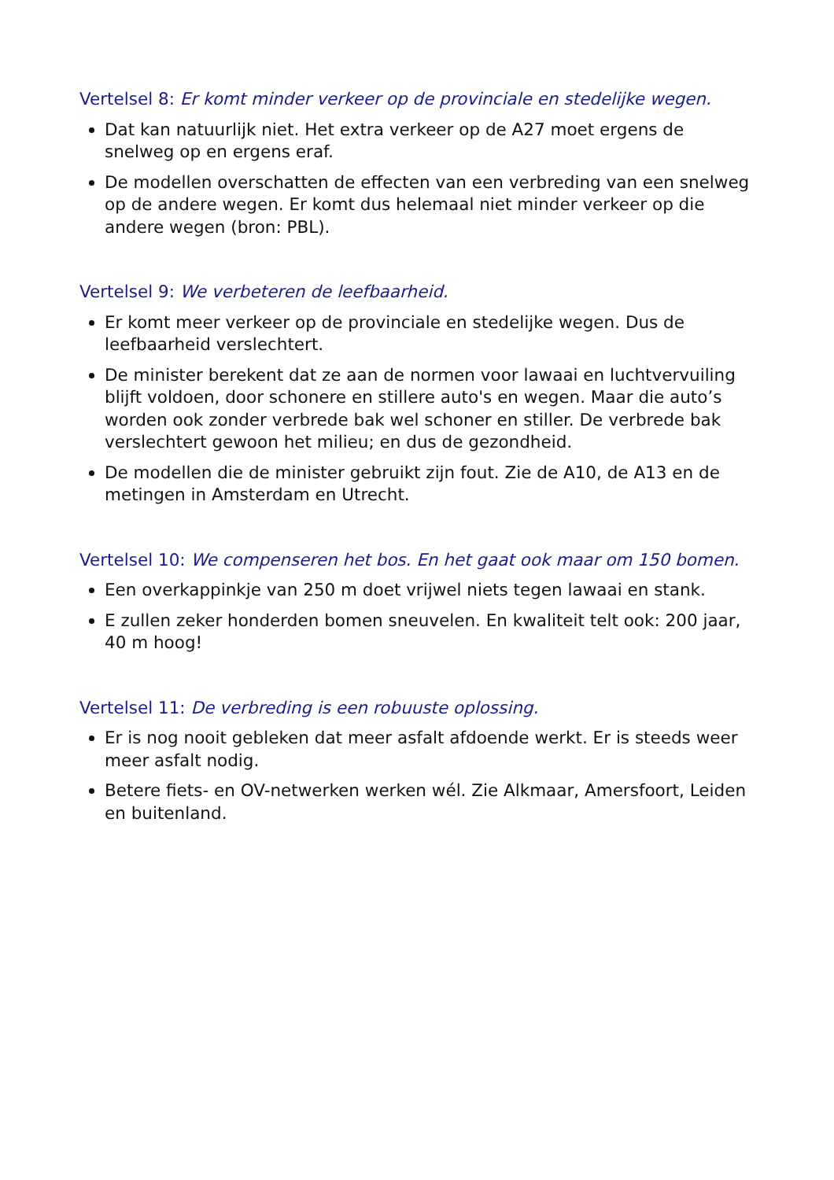Vertelsel 8: Er komt minder verkeer op de provinciale en stedelijke wegen.
Dat kan natuurlijk niet. Het extra verkeer op de A27 moet ergens de snelweg op en ergens eraf.
De modellen overschatten de effecten van een verbreding van een snelweg op de andere wegen. Er komt dus helemaal niet minder verkeer op die andere wegen (bron: PBL).
Vertelsel 9: We verbeteren de leefbaarheid.
Er komt meer verkeer op de provinciale en stedelijke wegen. Dus de leefbaarheid verslechtert.
De minister berekent dat ze aan de normen voor lawaai en luchtvervuiling blijft voldoen, door schonere en stillere auto's en wegen. Maar die auto’s worden ook zonder verbrede bak wel schoner en stiller. De verbrede bak verslechtert gewoon het milieu; en dus de gezondheid.
De modellen die de minister gebruikt zijn fout. Zie de A10, de A13 en de metingen in Amsterdam en Utrecht.
Vertelsel 10: We compenseren het bos. En het gaat ook maar om 150 bomen.
Een overkappinkje van 250 m doet vrijwel niets tegen lawaai en stank.
E zullen zeker honderden bomen sneuvelen. En kwaliteit telt ook: 200 jaar, 40 m hoog!
Vertelsel 11: De verbreding is een robuuste oplossing.
Er is nog nooit gebleken dat meer asfalt afdoende werkt. Er is steeds weer meer asfalt nodig.
Betere fiets- en OV-netwerken werken wél. Zie Alkmaar, Amersfoort, Leiden en buitenland.